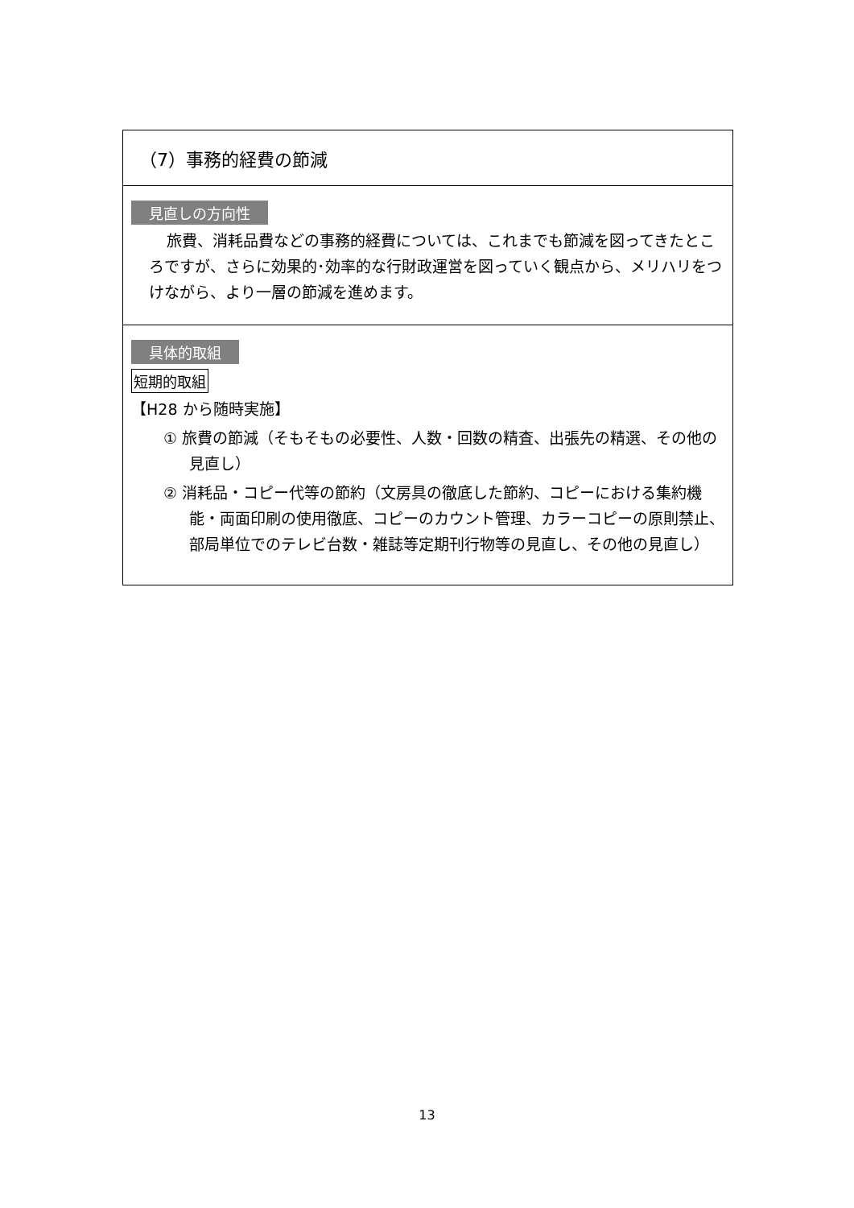（7）事務的経費の節減
見直しの方向性
旅費、消耗品費などの事務的経費については、これまでも節減を図ってきたところですが、さらに効果的･効率的な行財政運営を図っていく観点から、メリハリをつけながら、より一層の節減を進めます。
具体的取組
短期的取組
【H28 から随時実施】
① 旅費の節減（そもそもの必要性、人数・回数の精査、出張先の精選、その他の見直し）
② 消耗品・コピー代等の節約（文房具の徹底した節約、コピーにおける集約機能・両面印刷の使用徹底、コピーのカウント管理、カラーコピーの原則禁止、部局単位でのテレビ台数・雑誌等定期刊行物等の見直し、その他の見直し）
13